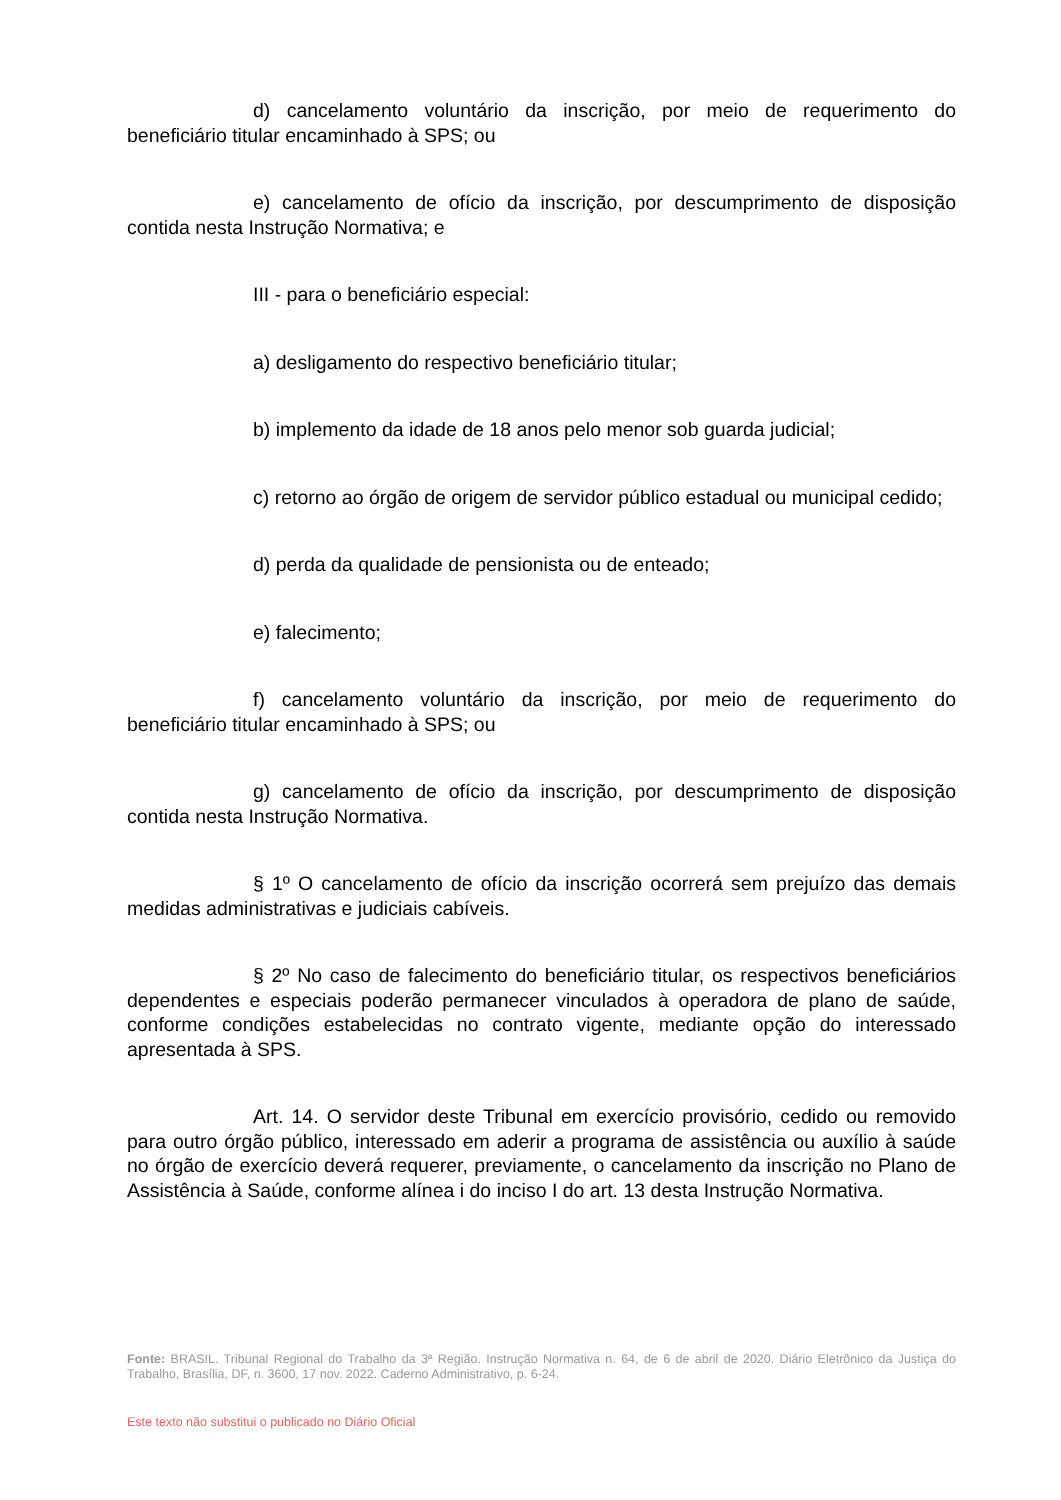d) cancelamento voluntário da inscrição, por meio de requerimento do beneficiário titular encaminhado à SPS; ou
e) cancelamento de ofício da inscrição, por descumprimento de disposição contida nesta Instrução Normativa; e
III - para o beneficiário especial:
a) desligamento do respectivo beneficiário titular;
b) implemento da idade de 18 anos pelo menor sob guarda judicial;
c) retorno ao órgão de origem de servidor público estadual ou municipal cedido;
d) perda da qualidade de pensionista ou de enteado;
e) falecimento;
f) cancelamento voluntário da inscrição, por meio de requerimento do beneficiário titular encaminhado à SPS; ou
g) cancelamento de ofício da inscrição, por descumprimento de disposição contida nesta Instrução Normativa.
§ 1º O cancelamento de ofício da inscrição ocorrerá sem prejuízo das demais medidas administrativas e judiciais cabíveis.
§ 2º No caso de falecimento do beneficiário titular, os respectivos beneficiários dependentes e especiais poderão permanecer vinculados à operadora de plano de saúde, conforme condições estabelecidas no contrato vigente, mediante opção do interessado apresentada à SPS.
Art. 14. O servidor deste Tribunal em exercício provisório, cedido ou removido para outro órgão público, interessado em aderir a programa de assistência ou auxílio à saúde no órgão de exercício deverá requerer, previamente, o cancelamento da inscrição no Plano de Assistência à Saúde, conforme alínea i do inciso I do art. 13 desta Instrução Normativa.
Fonte: BRASIL. Tribunal Regional do Trabalho da 3ª Região. Instrução Normativa n. 64, de 6 de abril de 2020. Diário Eletrônico da Justiça do Trabalho, Brasília, DF, n. 3600, 17 nov. 2022. Caderno Administrativo, p. 6-24.
Este texto não substitui o publicado no Diário Oficial